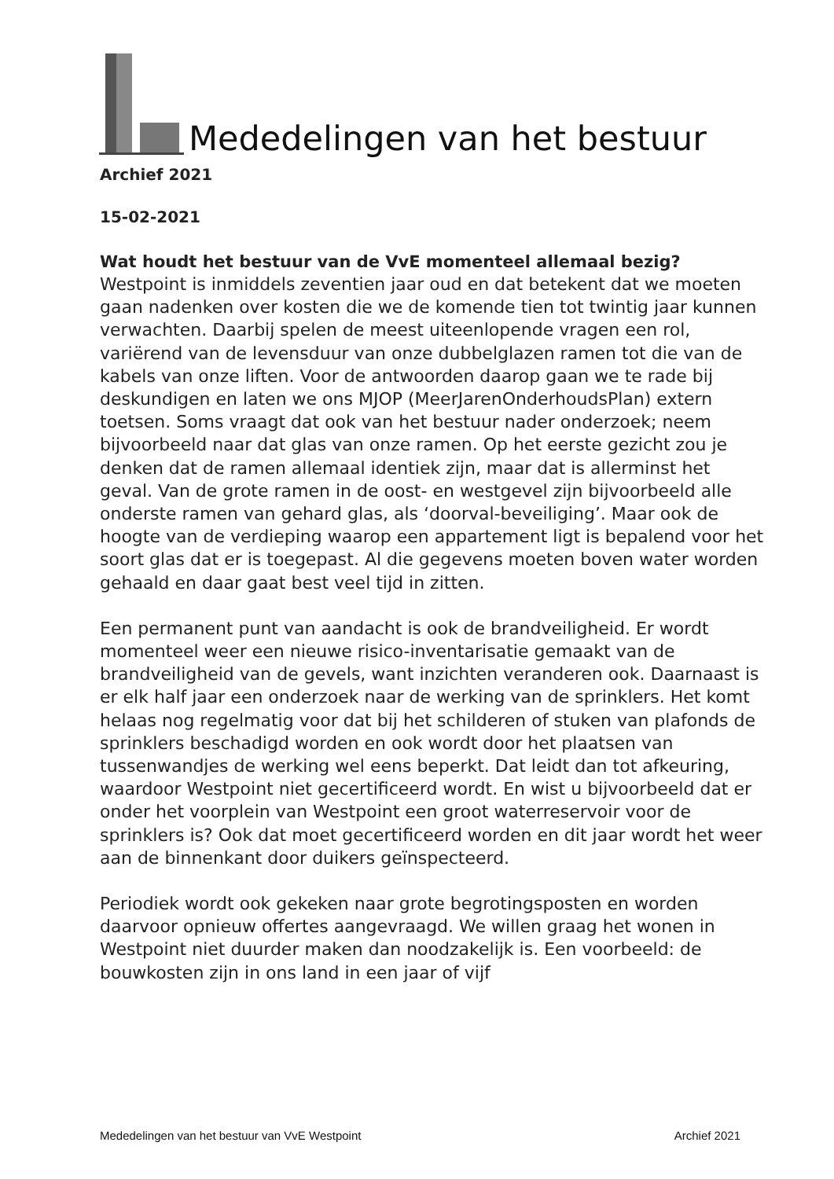Mededelingen van het bestuur
Archief 2021
15-02-2021
Wat houdt het bestuur van de VvE momenteel allemaal bezig?
Westpoint is inmiddels zeventien jaar oud en dat betekent dat we moeten gaan nadenken over kosten die we de komende tien tot twintig jaar kunnen verwachten. Daarbij spelen de meest uiteenlopende vragen een rol, variërend van de levensduur van onze dubbelglazen ramen tot die van de kabels van onze liften. Voor de antwoorden daarop gaan we te rade bij deskundigen en laten we ons MJOP (MeerJarenOnderhoudsPlan) extern toetsen. Soms vraagt dat ook van het bestuur nader onderzoek; neem bijvoorbeeld naar dat glas van onze ramen. Op het eerste gezicht zou je denken dat de ramen allemaal identiek zijn, maar dat is allerminst het geval. Van de grote ramen in de oost- en westgevel zijn bijvoorbeeld alle onderste ramen van gehard glas, als ‘doorval-beveiliging’. Maar ook de hoogte van de verdieping waarop een appartement ligt is bepalend voor het soort glas dat er is toegepast. Al die gegevens moeten boven water worden gehaald en daar gaat best veel tijd in zitten.
Een permanent punt van aandacht is ook de brandveiligheid. Er wordt momenteel weer een nieuwe risico-inventarisatie gemaakt van de brandveiligheid van de gevels, want inzichten veranderen ook. Daarnaast is er elk half jaar een onderzoek naar de werking van de sprinklers. Het komt helaas nog regelmatig voor dat bij het schilderen of stuken van plafonds de sprinklers beschadigd worden en ook wordt door het plaatsen van tussenwandjes de werking wel eens beperkt. Dat leidt dan tot afkeuring, waardoor Westpoint niet gecertificeerd wordt. En wist u bijvoorbeeld dat er onder het voorplein van Westpoint een groot waterreservoir voor de sprinklers is? Ook dat moet gecertificeerd worden en dit jaar wordt het weer aan de binnenkant door duikers geïnspecteerd.
Periodiek wordt ook gekeken naar grote begrotingsposten en worden daarvoor opnieuw offertes aangevraagd. We willen graag het wonen in Westpoint niet duurder maken dan noodzakelijk is. Een voorbeeld: de bouwkosten zijn in ons land in een jaar of vijf
Mededelingen van het bestuur van VvE Westpoint Archief 2021